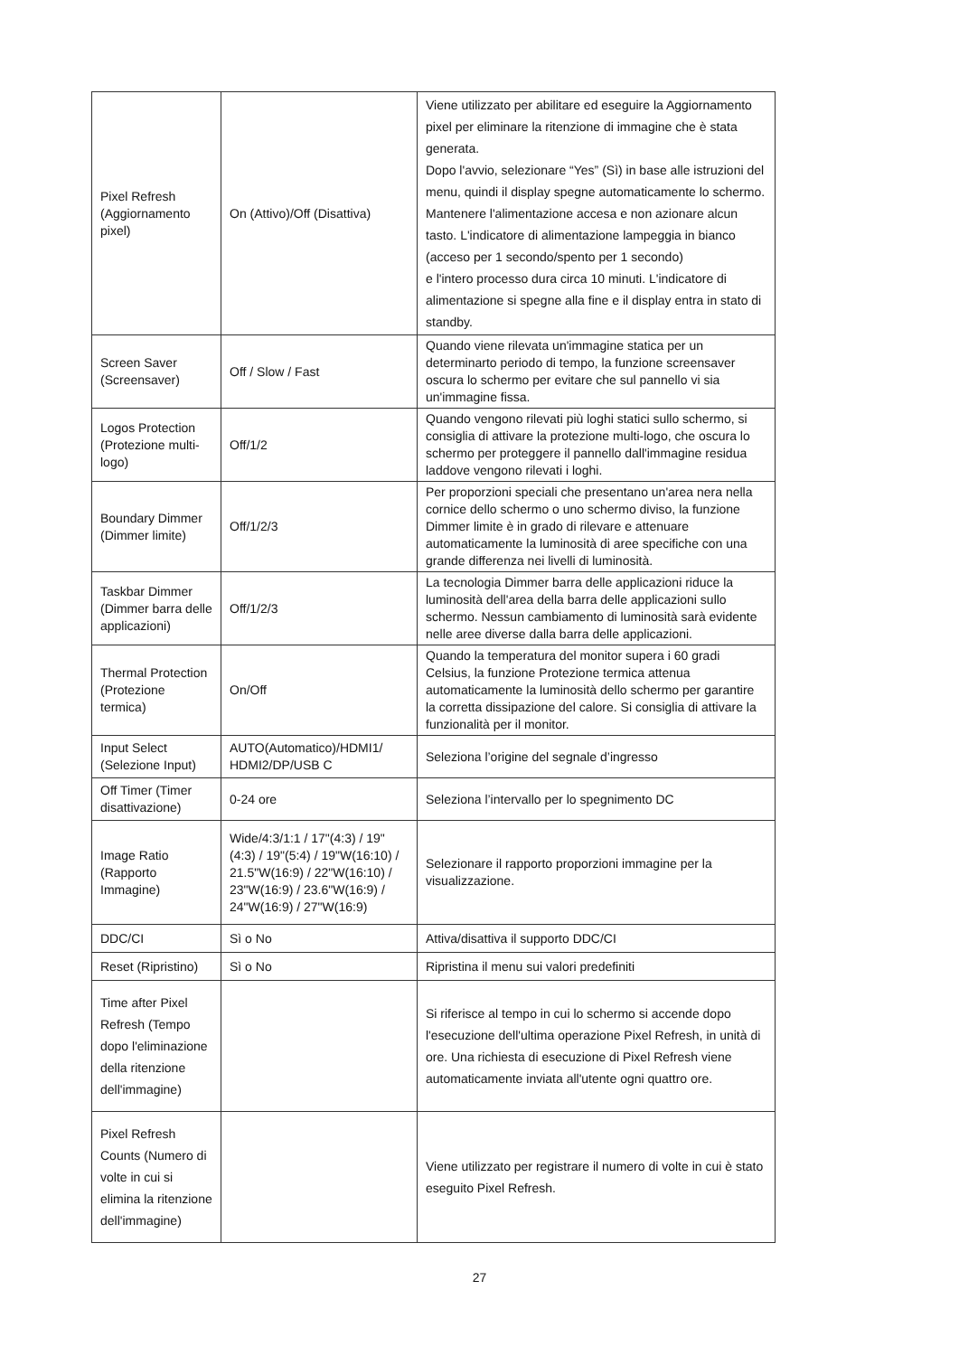| Pixel Refresh (Aggiornamento pixel) | On (Attivo)/Off (Disattiva) | Viene utilizzato per abilitare ed eseguire la Aggiornamento pixel per eliminare la ritenzione di immagine che è stata generata. Dopo l'avvio, selezionare “Yes” (Sì) in base alle istruzioni del menu, quindi il display spegne automaticamente lo schermo. Mantenere l'alimentazione accesa e non azionare alcun tasto. L'indicatore di alimentazione lampeggia in bianco (acceso per 1 secondo/spento per 1 secondo) e l'intero processo dura circa 10 minuti. L'indicatore di alimentazione si spegne alla fine e il display entra in stato di standby. |
| Screen Saver (Screensaver) | Off / Slow / Fast | Quando viene rilevata un'immagine statica per un determinarto periodo di tempo, la funzione screensaver oscura lo schermo per evitare che sul pannello vi sia un'immagine fissa. |
| Logos Protection (Protezione multi-logo) | Off/1/2 | Quando vengono rilevati più loghi statici sullo schermo, si consiglia di attivare la protezione multi-logo, che oscura lo schermo per proteggere il pannello dall'immagine residua laddove vengono rilevati i loghi. |
| Boundary Dimmer (Dimmer limite) | Off/1/2/3 | Per proporzioni speciali che presentano un'area nera nella cornice dello schermo o uno schermo diviso, la funzione Dimmer limite è in grado di rilevare e attenuare automaticamente la luminosità di aree specifiche con una grande differenza nei livelli di luminosità. |
| Taskbar Dimmer (Dimmer barra delle applicazioni) | Off/1/2/3 | La tecnologia Dimmer barra delle applicazioni riduce la luminosità dell'area della barra delle applicazioni sullo schermo. Nessun cambiamento di luminosità sarà evidente nelle aree diverse dalla barra delle applicazioni. |
| Thermal Protection (Protezione termica) | On/Off | Quando la temperatura del monitor supera i 60 gradi Celsius, la funzione Protezione termica attenua automaticamente la luminosità dello schermo per garantire la corretta dissipazione del calore. Si consiglia di attivare la funzionalità per il monitor. |
| Input Select (Selezione Input) | AUTO(Automatico)/HDMI1/ HDMI2/DP/USB C | Seleziona l’origine del segnale d’ingresso |
| Off Timer (Timer disattivazione) | 0-24 ore | Seleziona l’intervallo per lo spegnimento DC |
| Image Ratio (Rapporto Immagine) | Wide/4:3/1:1 / 17"(4:3) / 19"(4:3) / 19"(5:4) / 19"W(16:10) / 21.5"W(16:9) / 22"W(16:10) / 23"W(16:9) / 23.6"W(16:9) / 24"W(16:9) / 27"W(16:9) | Selezionare il rapporto proporzioni immagine per la visualizzazione. |
| DDC/CI | Sì o No | Attiva/disattiva il supporto DDC/CI |
| Reset (Ripristino) | Sì o No | Ripristina il menu sui valori predefiniti |
| Time after Pixel Refresh (Tempo dopo l'eliminazione della ritenzione dell'immagine) | | Si riferisce al tempo in cui lo schermo si accende dopo l'esecuzione dell'ultima operazione Pixel Refresh, in unità di ore. Una richiesta di esecuzione di Pixel Refresh viene automaticamente inviata all'utente ogni quattro ore. |
| Pixel Refresh Counts (Numero di volte in cui si elimina la ritenzione dell'immagine) | | Viene utilizzato per registrare il numero di volte in cui è stato eseguito Pixel Refresh. |
27